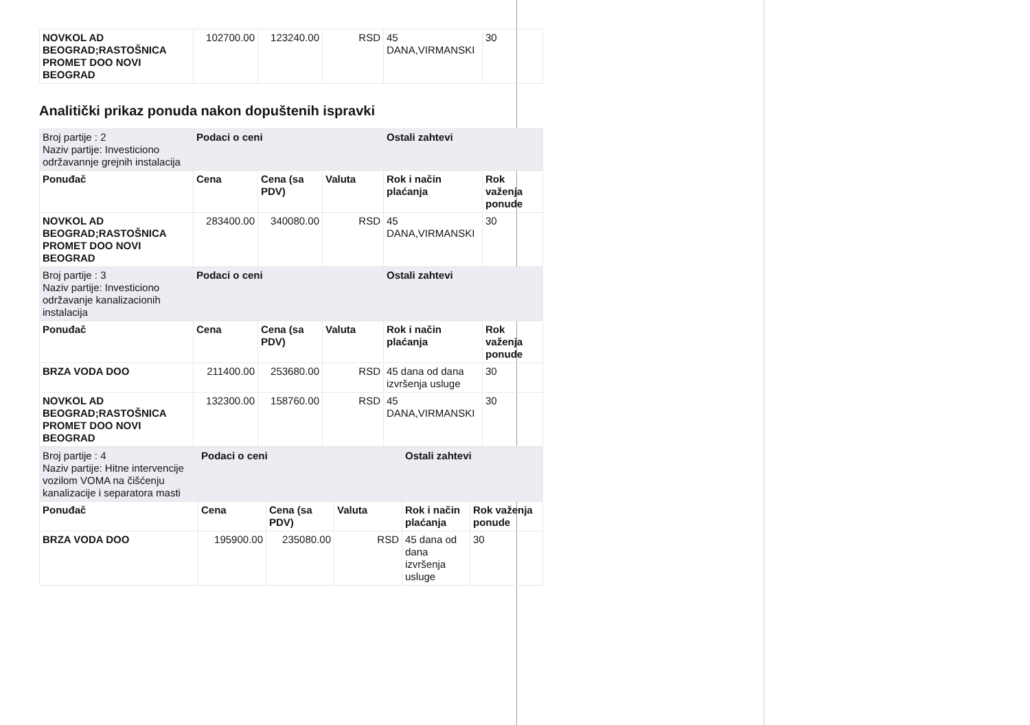| NOVKOL AD BEOGRAD;RASTOŠNICA PROMET DOO NOVI BEOGRAD | 102700.00 | 123240.00 | RSD | 45 DANA,VIRMANSKI | 30 |
Analitički prikaz ponuda nakon dopuštenih ispravki
| Broj partije : 2 Naziv partije: Investiciono održavannje grejnih instalacija | Podaci o ceni | | | Ostali zahtevi | |
| Ponuđač | Cena | Cena (sa PDV) | Valuta | Rok i način plaćanja | Rok važenja ponude |
| NOVKOL AD BEOGRAD;RASTOŠNICA PROMET DOO NOVI BEOGRAD | 283400.00 | 340080.00 | RSD | 45 DANA,VIRMANSKI | 30 |
| Broj partije : 3 Naziv partije: Investiciono održavanje kanalizacionih instalacija | Podaci o ceni | | | Ostali zahtevi | |
| Ponuđač | Cena | Cena (sa PDV) | Valuta | Rok i način plaćanja | Rok važenja ponude |
| BRZA VODA DOO | 211400.00 | 253680.00 | RSD | 45 dana od dana izvršenja usluge | 30 |
| NOVKOL AD BEOGRAD;RASTOŠNICA PROMET DOO NOVI BEOGRAD | 132300.00 | 158760.00 | RSD | 45 DANA,VIRMANSKI | 30 |
| Broj partije : 4 Naziv partije: Hitne intervencije vozilom VOMA na čišćenju kanalizacije i separatora masti | Podaci o ceni | | | Ostali zahtevi | |
| Ponuđač | Cena | Cena (sa PDV) | Valuta | Rok i način plaćanja | Rok važenja ponude |
| BRZA VODA DOO | 195900.00 | 235080.00 | RSD | 45 dana od dana izvršenja usluge | 30 |